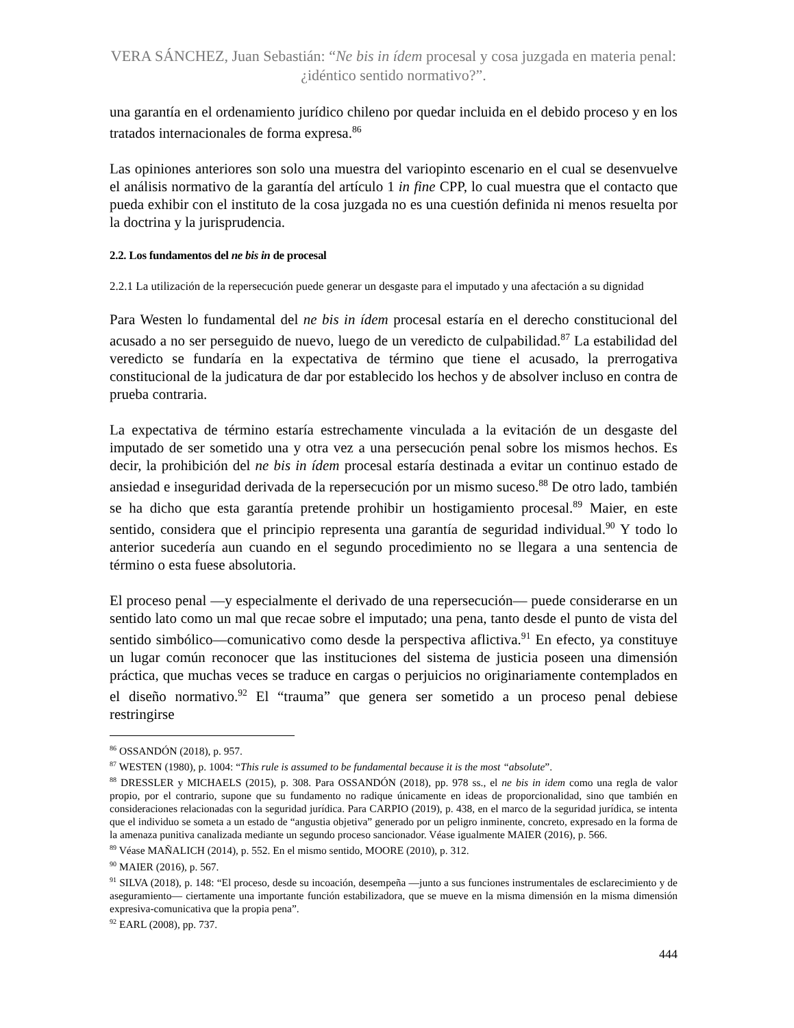VERA SÁNCHEZ, Juan Sebastián: “Ne bis in ídem procesal y cosa juzgada en materia penal: ¿idéntico sentido normativo?”.
una garantía en el ordenamiento jurídico chileno por quedar incluida en el debido proceso y en los tratados internacionales de forma expresa.<sup>86</sup>
Las opiniones anteriores son solo una muestra del variopinto escenario en el cual se desenvuelve el análisis normativo de la garantía del artículo 1 in fine CPP, lo cual muestra que el contacto que pueda exhibir con el instituto de la cosa juzgada no es una cuestión definida ni menos resuelta por la doctrina y la jurisprudencia.
2.2. Los fundamentos del ne bis in de procesal
2.2.1 La utilización de la repersecución puede generar un desgaste para el imputado y una afectación a su dignidad
Para Westen lo fundamental del ne bis in ídem procesal estaría en el derecho constitucional del acusado a no ser perseguido de nuevo, luego de un veredicto de culpabilidad.<sup>87</sup> La estabilidad del veredicto se fundaría en la expectativa de término que tiene el acusado, la prerrogativa constitucional de la judicatura de dar por establecido los hechos y de absolver incluso en contra de prueba contraria.
La expectativa de término estaría estrechamente vinculada a la evitación de un desgaste del imputado de ser sometido una y otra vez a una persecución penal sobre los mismos hechos. Es decir, la prohibición del ne bis in ídem procesal estaría destinada a evitar un continuo estado de ansiedad e inseguridad derivada de la repersecución por un mismo suceso.<sup>88</sup> De otro lado, también se ha dicho que esta garantía pretende prohibir un hostigamiento procesal.<sup>89</sup> Maier, en este sentido, considera que el principio representa una garantía de seguridad individual.<sup>90</sup> Y todo lo anterior sucedería aun cuando en el segundo procedimiento no se llegara a una sentencia de término o esta fuese absolutoria.
El proceso penal —y especialmente el derivado de una repersecución— puede considerarse en un sentido lato como un mal que recae sobre el imputado; una pena, tanto desde el punto de vista del sentido simbólico—comunicativo como desde la perspectiva aflictiva.<sup>91</sup> En efecto, ya constituye un lugar común reconocer que las instituciones del sistema de justicia poseen una dimensión práctica, que muchas veces se traduce en cargas o perjuicios no originariamente contemplados en el diseño normativo.<sup>92</sup> El “trauma” que genera ser sometido a un proceso penal debiese restringirse
<sup>86</sup> OSSANDÓN (2018), p. 957.
<sup>87</sup> WESTEN (1980), p. 1004: “This rule is assumed to be fundamental because it is the most “absolute”.
<sup>88</sup> DRESSLER y MICHAELS (2015), p. 308. Para OSSANDÓN (2018), pp. 978 ss., el ne bis in idem como una regla de valor propio, por el contrario, supone que su fundamento no radique únicamente en ideas de proporcionalidad, sino que también en consideraciones relacionadas con la seguridad jurídica. Para CARPIO (2019), p. 438, en el marco de la seguridad jurídica, se intenta que el individuo se someta a un estado de “angustia objetiva” generado por un peligro inminente, concreto, expresado en la forma de la amenaza punitiva canalizada mediante un segundo proceso sancionador. Véase igualmente MAIER (2016), p. 566.
<sup>89</sup> Véase MAÑALICH (2014), p. 552. En el mismo sentido, MOORE (2010), p. 312.
<sup>90</sup> MAIER (2016), p. 567.
<sup>91</sup> SILVA (2018), p. 148: “El proceso, desde su incoación, desempeña —junto a sus funciones instrumentales de esclarecimiento y de aseguramiento— ciertamente una importante función estabilizadora, que se mueve en la misma dimensión en la misma dimensión expresiva-comunicativa que la propia pena”.
<sup>92</sup> EARL (2008), pp. 737.
444